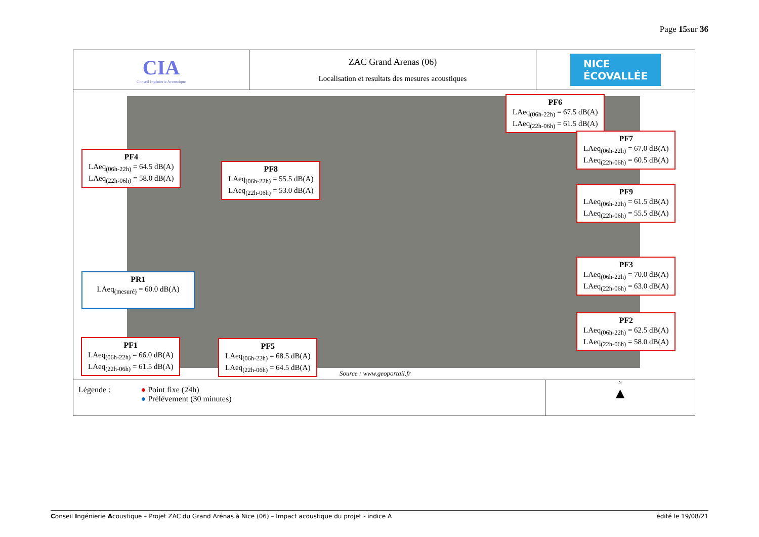Page 15sur 36
CIA
Conseil Ingénierie Acoustique
ZAC Grand Arenas (06)
Localisation et resultats des mesures acoustiques
NICE
ÉCOVALLÉE
PF6
LAeq<sub>(06h-22h)</sub> = 67.5 dB(A)
LAeq<sub>(22h-06h)</sub> = 61.5 dB(A)
PF4
LAeq<sub>(06h-22h)</sub> = 64.5 dB(A)
LAeq<sub>(22h-06h)</sub> = 58.0 dB(A)
PF8
LAeq<sub>(06h-22h)</sub> = 55.5 dB(A)
LAeq<sub>(22h-06h)</sub> = 53.0 dB(A)
PF7
LAeq<sub>(06h-22h)</sub> = 67.0 dB(A)
LAeq<sub>(22h-06h)</sub> = 60.5 dB(A)
PF9
LAeq<sub>(06h-22h)</sub> = 61.5 dB(A)
LAeq<sub>(22h-06h)</sub> = 55.5 dB(A)
PR1
LAeq<sub>(mesuré)</sub> = 60.0 dB(A)
PF3
LAeq<sub>(06h-22h)</sub> = 70.0 dB(A)
LAeq<sub>(22h-06h)</sub> = 63.0 dB(A)
PF2
LAeq<sub>(06h-22h)</sub> = 62.5 dB(A)
LAeq<sub>(22h-06h)</sub> = 58.0 dB(A)
PF1
LAeq<sub>(06h-22h)</sub> = 66.0 dB(A)
LAeq<sub>(22h-06h)</sub> = 61.5 dB(A)
PF5
LAeq<sub>(06h-22h)</sub> = 68.5 dB(A)
LAeq<sub>(22h-06h)</sub> = 64.5 dB(A)
Source : www.geoportail.fr
Légende : ● Point fixe (24h)
● Prélèvement (30 minutes)
N
▲
Conseil Ingénierie Acoustique – Projet ZAC du Grand Arénas à Nice (06) – Impact acoustique du projet - indice A édité le 19/08/21